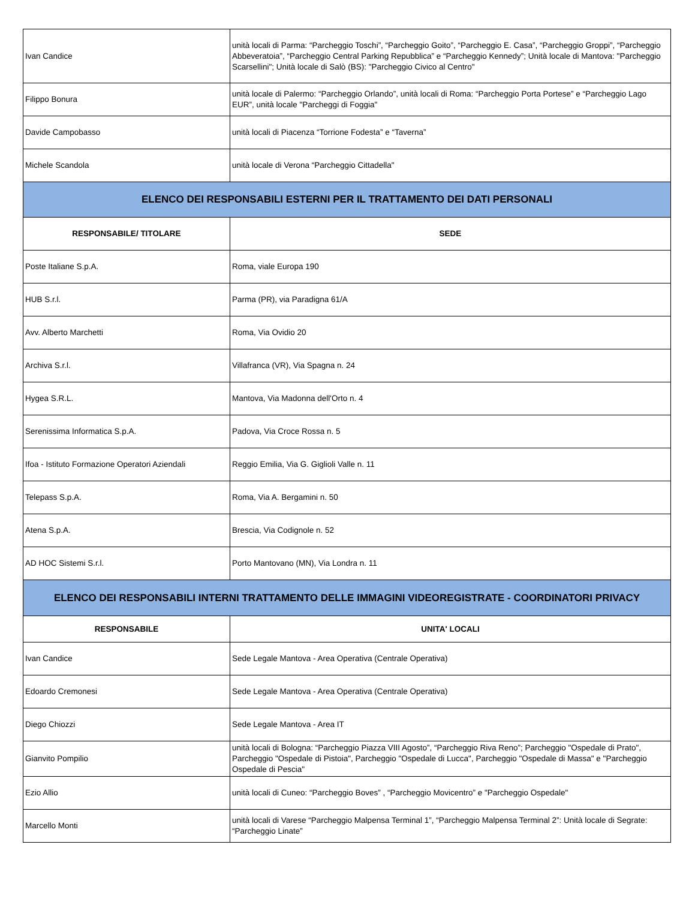| Ivan Candice | unità locali di Parma: “Parcheggio Toschi”, “Parcheggio Goito”, “Parcheggio E. Casa”, “Parcheggio Groppi”, “Parcheggio Abbeveratoia”, “Parcheggio Central Parking Repubblica” e “Parcheggio Kennedy”; Unità locale di Mantova: "Parcheggio Scarsellini"; Unità locale di Salò (BS): "Parcheggio Civico al Centro" |
| Filippo Bonura | unità locale di Palermo: “Parcheggio Orlando”, unità locali di Roma: “Parcheggio Porta Portese” e “Parcheggio Lago EUR”, unità locale "Parcheggi di Foggia" |
| Davide Campobasso | unità locali di Piacenza “Torrione Fodesta” e “Taverna” |
| Michele Scandola | unità locale di Verona “Parcheggio Cittadella" |
| ELENCO DEI RESPONSABILI ESTERNI PER IL TRATTAMENTO DEI DATI PERSONALI | |
| RESPONSABILE/ TITOLARE | SEDE |
| Poste Italiane S.p.A. | Roma, viale Europa 190 |
| HUB S.r.l. | Parma (PR), via Paradigna 61/A |
| Avv. Alberto Marchetti | Roma, Via Ovidio 20 |
| Archiva S.r.l. | Villafranca (VR), Via Spagna n. 24 |
| Hygea S.R.L. | Mantova, Via Madonna dell'Orto n. 4 |
| Serenissima Informatica S.p.A. | Padova, Via Croce Rossa n. 5 |
| Ifoa - Istituto Formazione Operatori Aziendali | Reggio Emilia, Via G. Giglioli Valle n. 11 |
| Telepass S.p.A. | Roma, Via A. Bergamini n. 50 |
| Atena S.p.A. | Brescia, Via Codignole n. 52 |
| AD HOC Sistemi S.r.l. | Porto Mantovano (MN), Via Londra n. 11 |
| ELENCO DEI RESPONSABILI INTERNI TRATTAMENTO DELLE IMMAGINI VIDEOREGISTRATE - COORDINATORI PRIVACY | |
| RESPONSABILE | UNITA' LOCALI |
| Ivan Candice | Sede Legale Mantova - Area Operativa (Centrale Operativa) |
| Edoardo Cremonesi | Sede Legale Mantova - Area Operativa (Centrale Operativa) |
| Diego Chiozzi | Sede Legale Mantova - Area IT |
| Gianvito Pompilio | unità locali di Bologna: “Parcheggio Piazza VIII Agosto”, “Parcheggio Riva Reno”; Parcheggio "Ospedale di Prato", Parcheggio "Ospedale di Pistoia", Parcheggio "Ospedale di Lucca", Parcheggio "Ospedale di Massa" e "Parcheggio Ospedale di Pescia" |
| Ezio Allio | unità locali di Cuneo: “Parcheggio Boves” , “Parcheggio Movicentro” e "Parcheggio Ospedale" |
| Marcello Monti | unità locali di Varese “Parcheggio Malpensa Terminal 1”, “Parcheggio Malpensa Terminal 2”: Unità locale di Segrate: “Parcheggio Linate” |